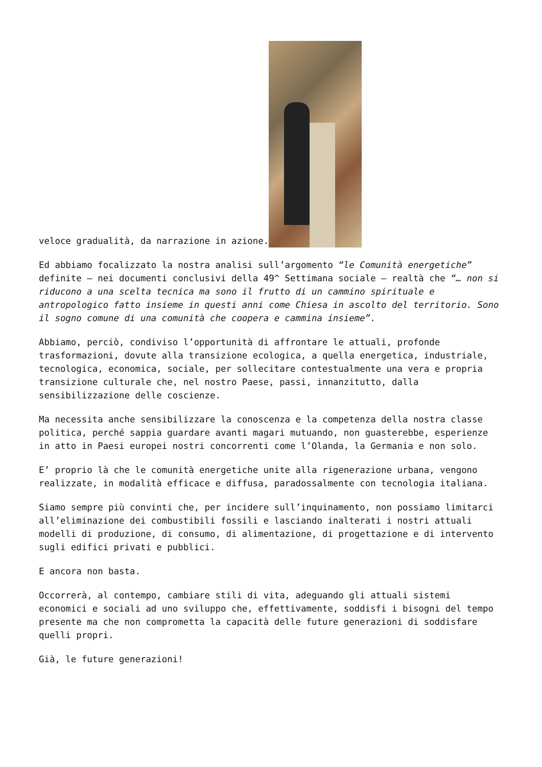veloce gradualità, da narrazione in azione.
Ed abbiamo focalizzato la nostra analisi sull’argomento “le Comunità energetiche” definite – nei documenti conclusivi della 49^ Settimana sociale – realtà che “… non si riducono a una scelta tecnica ma sono il frutto di un cammino spirituale e antropologico fatto insieme in questi anni come Chiesa in ascolto del territorio. Sono il sogno comune di una comunità che coopera e cammina insieme”.
Abbiamo, perciò, condiviso l’opportunità di affrontare le attuali, profonde trasformazioni, dovute alla transizione ecologica, a quella energetica, industriale, tecnologica, economica, sociale, per sollecitare contestualmente una vera e propria transizione culturale che, nel nostro Paese, passi, innanzitutto, dalla sensibilizzazione delle coscienze.
Ma necessita anche sensibilizzare la conoscenza e la competenza della nostra classe politica, perché sappia guardare avanti magari mutuando, non guasterebbe, esperienze in atto in Paesi europei nostri concorrenti come l’Olanda, la Germania e non solo.
E’ proprio là che le comunità energetiche unite alla rigenerazione urbana, vengono realizzate, in modalità efficace e diffusa, paradossalmente con tecnologia italiana.
Siamo sempre più convinti che, per incidere sull’inquinamento, non possiamo limitarci all’eliminazione dei combustibili fossili e lasciando inalterati i nostri attuali modelli di produzione, di consumo, di alimentazione, di progettazione e di intervento sugli edifici privati e pubblici.
E ancora non basta.
Occorrerà, al contempo, cambiare stili di vita, adeguando gli attuali sistemi economici e sociali ad uno sviluppo che, effettivamente, soddisfi i bisogni del tempo presente ma che non comprometta la capacità delle future generazioni di soddisfare quelli propri.
Già, le future generazioni!